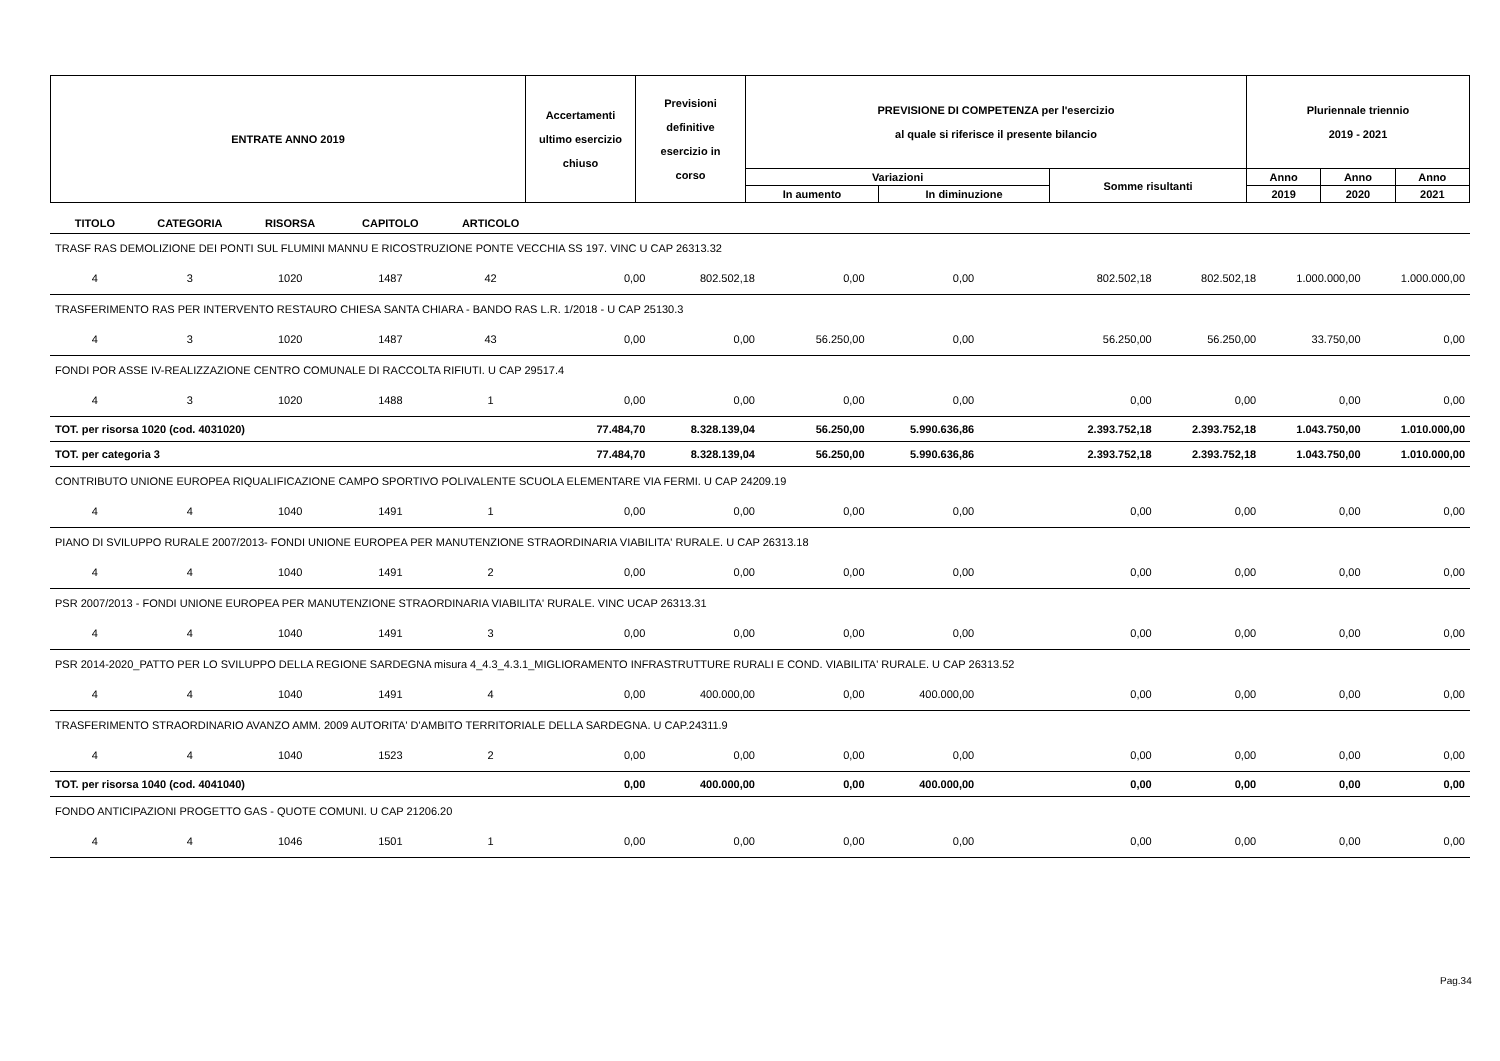| ENTRATE ANNO 2019 | Accertamenti ultimo esercizio chiuso | Previsioni definitive esercizio in corso | PREVISIONE DI COMPETENZA per l'esercizio al quale si riferisce il presente bilancio | | | Pluriennale triennio 2019 - 2021 | | |
| --- | --- | --- | --- | --- | --- | --- | --- | --- |
| | | | Variazioni | | Somme risultanti | Anno | Anno | Anno |
| | | | In aumento | In diminuzione | | 2019 | 2020 | 2021 |
| TITOLO | CATEGORIA | RISORSA | CAPITOLO | ARTICOLO | | | | | | | | |
| --- | --- | --- | --- | --- | --- | --- | --- | --- | --- | --- | --- | --- |
| TRASF RAS DEMOLIZIONE DEI PONTI SUL FLUMINI MANNU E RICOSTRUZIONE PONTE VECCHIA SS 197. VINC U CAP 26313.32 | | | | | | | | | | | | |
| 4 | 3 | 1020 | 1487 | 42 | 0,00 | 802.502,18 | 0,00 | 0,00 | 802.502,18 | 802.502,18 | 1.000.000,00 | 1.000.000,00 |
| TRASFERIMENTO RAS PER INTERVENTO RESTAURO CHIESA SANTA CHIARA - BANDO RAS L.R. 1/2018 - U CAP 25130.3 | | | | | | | | | | | | |
| 4 | 3 | 1020 | 1487 | 43 | 0,00 | 0,00 | 56.250,00 | 0,00 | 56.250,00 | 56.250,00 | 33.750,00 | 0,00 |
| FONDI POR ASSE IV-REALIZZAZIONE CENTRO COMUNALE DI RACCOLTA RIFIUTI. U CAP 29517.4 | | | | | | | | | | | | |
| 4 | 3 | 1020 | 1488 | 1 | 0,00 | 0,00 | 0,00 | 0,00 | 0,00 | 0,00 | 0,00 | 0,00 |
| TOT. per risorsa 1020 (cod. 4031020) | | | | | 77.484,70 | 8.328.139,04 | 56.250,00 | 5.990.636,86 | 2.393.752,18 | 2.393.752,18 | 1.043.750,00 | 1.010.000,00 |
| TOT. per categoria 3 | | | | | 77.484,70 | 8.328.139,04 | 56.250,00 | 5.990.636,86 | 2.393.752,18 | 2.393.752,18 | 1.043.750,00 | 1.010.000,00 |
| CONTRIBUTO UNIONE EUROPEA RIQUALIFICAZIONE CAMPO SPORTIVO POLIVALENTE SCUOLA ELEMENTARE VIA FERMI. U CAP 24209.19 | | | | | | | | | | | | |
| 4 | 4 | 1040 | 1491 | 1 | 0,00 | 0,00 | 0,00 | 0,00 | 0,00 | 0,00 | 0,00 | 0,00 |
| PIANO DI SVILUPPO RURALE 2007/2013- FONDI UNIONE EUROPEA PER MANUTENZIONE STRAORDINARIA VIABILITA' RURALE. U CAP 26313.18 | | | | | | | | | | | | |
| 4 | 4 | 1040 | 1491 | 2 | 0,00 | 0,00 | 0,00 | 0,00 | 0,00 | 0,00 | 0,00 | 0,00 |
| PSR 2007/2013 - FONDI UNIONE EUROPEA PER MANUTENZIONE STRAORDINARIA VIABILITA' RURALE. VINC UCAP 26313.31 | | | | | | | | | | | | |
| 4 | 4 | 1040 | 1491 | 3 | 0,00 | 0,00 | 0,00 | 0,00 | 0,00 | 0,00 | 0,00 | 0,00 |
| PSR 2014-2020_PATTO PER LO SVILUPPO DELLA REGIONE SARDEGNA misura 4_4.3_4.3.1_MIGLIORAMENTO INFRASTRUTTURE RURALI E COND. VIABILITA' RURALE. U CAP 26313.52 | | | | | | | | | | | | |
| 4 | 4 | 1040 | 1491 | 4 | 0,00 | 400.000,00 | 0,00 | 400.000,00 | 0,00 | 0,00 | 0,00 | 0,00 |
| TRASFERIMENTO STRAORDINARIO AVANZO AMM. 2009 AUTORITA' D'AMBITO TERRITORIALE DELLA SARDEGNA. U CAP.24311.9 | | | | | | | | | | | | |
| 4 | 4 | 1040 | 1523 | 2 | 0,00 | 0,00 | 0,00 | 0,00 | 0,00 | 0,00 | 0,00 | 0,00 |
| TOT. per risorsa 1040 (cod. 4041040) | | | | | 0,00 | 400.000,00 | 0,00 | 400.000,00 | 0,00 | 0,00 | 0,00 | 0,00 |
| FONDO ANTICIPAZIONI PROGETTO GAS - QUOTE COMUNI. U CAP 21206.20 | | | | | | | | | | | | |
| 4 | 4 | 1046 | 1501 | 1 | 0,00 | 0,00 | 0,00 | 0,00 | 0,00 | 0,00 | 0,00 | 0,00 |
Pag.34